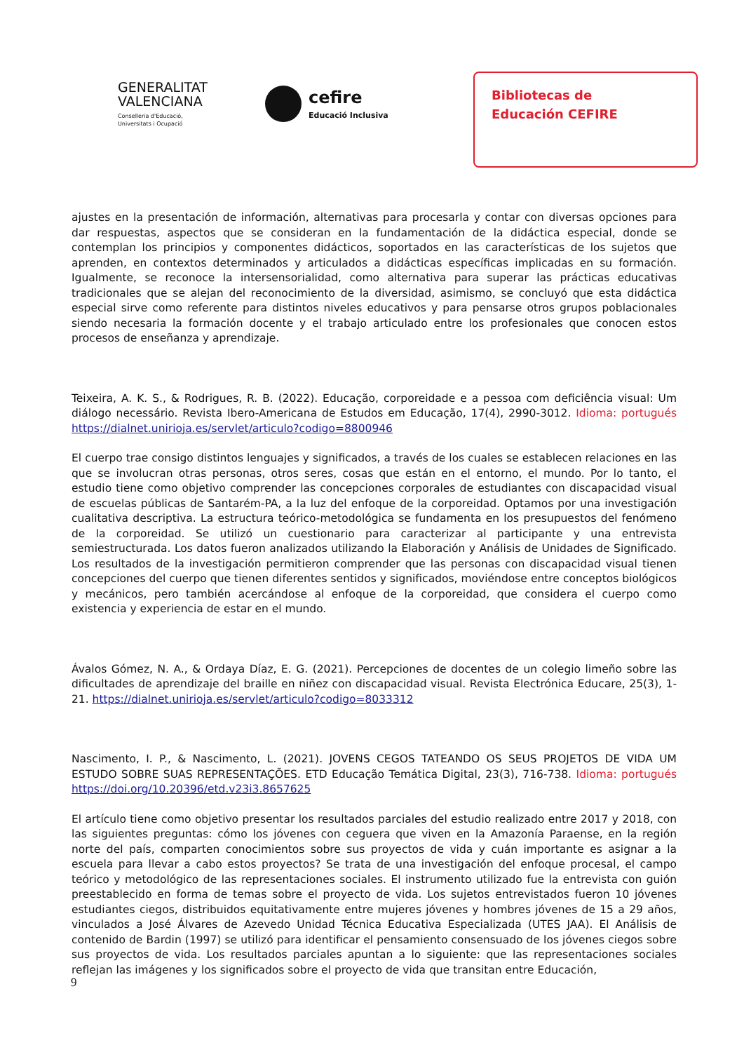GENERALITAT
VALENCIANA
Conselleria d'Educació,
Universitats i Ocupació
cefire
Educació Inclusiva
Bibliotecas de
Educación CEFIRE
ajustes en la presentación de información, alternativas para procesarla y contar con diversas opciones para dar respuestas, aspectos que se consideran en la fundamentación de la didáctica especial, donde se contemplan los principios y componentes didácticos, soportados en las características de los sujetos que aprenden, en contextos determinados y articulados a didácticas específicas implicadas en su formación. Igualmente, se reconoce la intersensorialidad, como alternativa para superar las prácticas educativas tradicionales que se alejan del reconocimiento de la diversidad, asimismo, se concluyó que esta didáctica especial sirve como referente para distintos niveles educativos y para pensarse otros grupos poblacionales siendo necesaria la formación docente y el trabajo articulado entre los profesionales que conocen estos procesos de enseñanza y aprendizaje.
Teixeira, A. K. S., & Rodrigues, R. B. (2022). Educação, corporeidade e a pessoa com deficiência visual: Um diálogo necessário. Revista Ibero-Americana de Estudos em Educação, 17(4), 2990-3012. Idioma: portugués https://dialnet.unirioja.es/servlet/articulo?codigo=8800946
El cuerpo trae consigo distintos lenguajes y significados, a través de los cuales se establecen relaciones en las que se involucran otras personas, otros seres, cosas que están en el entorno, el mundo. Por lo tanto, el estudio tiene como objetivo comprender las concepciones corporales de estudiantes con discapacidad visual de escuelas públicas de Santarém-PA, a la luz del enfoque de la corporeidad. Optamos por una investigación cualitativa descriptiva. La estructura teórico-metodológica se fundamenta en los presupuestos del fenómeno de la corporeidad. Se utilizó un cuestionario para caracterizar al participante y una entrevista semiestructurada. Los datos fueron analizados utilizando la Elaboración y Análisis de Unidades de Significado. Los resultados de la investigación permitieron comprender que las personas con discapacidad visual tienen concepciones del cuerpo que tienen diferentes sentidos y significados, moviéndose entre conceptos biológicos y mecánicos, pero también acercándose al enfoque de la corporeidad, que considera el cuerpo como existencia y experiencia de estar en el mundo.
Ávalos Gómez, N. A., & Ordaya Díaz, E. G. (2021). Percepciones de docentes de un colegio limeño sobre las dificultades de aprendizaje del braille en niñez con discapacidad visual. Revista Electrónica Educare, 25(3), 1-21. https://dialnet.unirioja.es/servlet/articulo?codigo=8033312
Nascimento, I. P., & Nascimento, L. (2021). JOVENS CEGOS TATEANDO OS SEUS PROJETOS DE VIDA UM ESTUDO SOBRE SUAS REPRESENTAÇÕES. ETD Educação Temática Digital, 23(3), 716-738. Idioma: portugués https://doi.org/10.20396/etd.v23i3.8657625
El artículo tiene como objetivo presentar los resultados parciales del estudio realizado entre 2017 y 2018, con las siguientes preguntas: cómo los jóvenes con ceguera que viven en la Amazonía Paraense, en la región norte del país, comparten conocimientos sobre sus proyectos de vida y cuán importante es asignar a la escuela para llevar a cabo estos proyectos? Se trata de una investigación del enfoque procesal, el campo teórico y metodológico de las representaciones sociales. El instrumento utilizado fue la entrevista con guión preestablecido en forma de temas sobre el proyecto de vida. Los sujetos entrevistados fueron 10 jóvenes estudiantes ciegos, distribuidos equitativamente entre mujeres jóvenes y hombres jóvenes de 15 a 29 años, vinculados a José Álvares de Azevedo Unidad Técnica Educativa Especializada (UTES JAA). El Análisis de contenido de Bardin (1997) se utilizó para identificar el pensamiento consensuado de los jóvenes ciegos sobre sus proyectos de vida. Los resultados parciales apuntan a lo siguiente: que las representaciones sociales reflejan las imágenes y los significados sobre el proyecto de vida que transitan entre Educación,
9